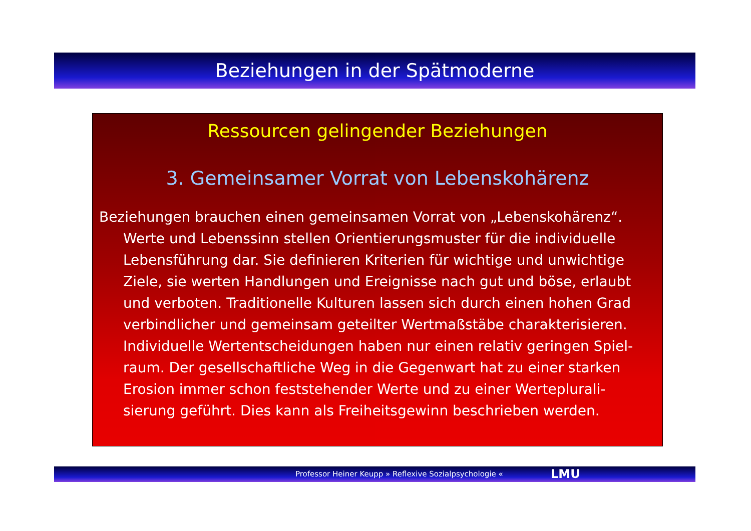Beziehungen in der Spätmoderne
Ressourcen gelingender Beziehungen
3. Gemeinsamer Vorrat von Lebenskohärenz
Beziehungen brauchen einen gemeinsamen Vorrat von „Lebenskohärenz“. Werte und Lebenssinn stellen Orientierungsmuster für die individuelle Lebensführung dar. Sie definieren Kriterien für wichtige und unwichtige Ziele, sie werten Handlungen und Ereignisse nach gut und böse, erlaubt und verboten. Traditionelle Kulturen lassen sich durch einen hohen Grad verbindlicher und gemeinsam geteilter Wertmaßstäbe charakterisieren. Individuelle Wertentscheidungen haben nur einen relativ geringen Spiel-raum. Der gesellschaftliche Weg in die Gegenwart hat zu einer starken Erosion immer schon feststehender Werte und zu einer Werteplurali-sierung geführt. Dies kann als Freiheitsgewinn beschrieben werden.
Professor Heiner Keupp » Reflexive Sozialpsychologie « LMU